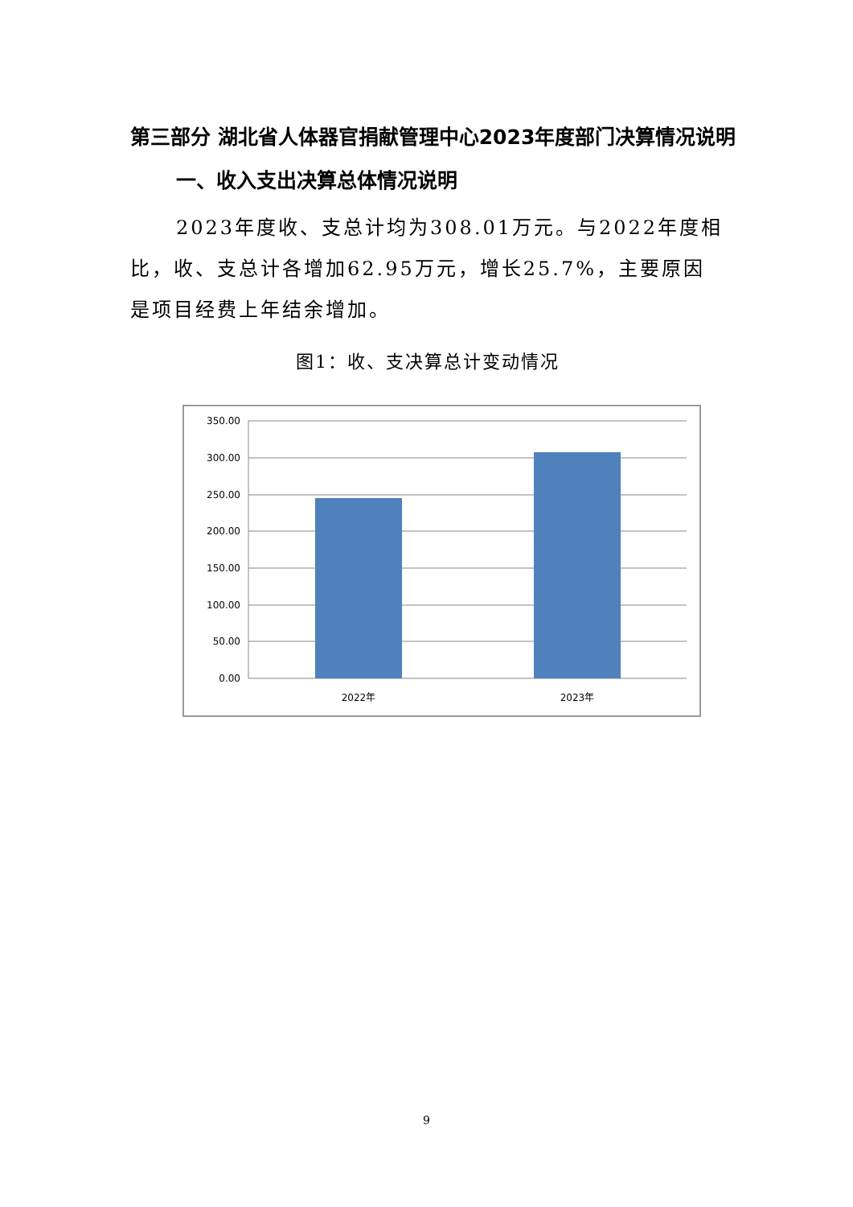第三部分 湖北省人体器官捐献管理中心2023年度部门决算情况说明
一、收入支出决算总体情况说明
2023年度收、支总计均为308.01万元。与2022年度相比，收、支总计各增加62.95万元，增长25.7%，主要原因是项目经费上年结余增加。
图1：收、支决算总计变动情况
350.00
300.00
250.00
200.00
150.00
100.00
50.00
0.00
2022年
2023年
9